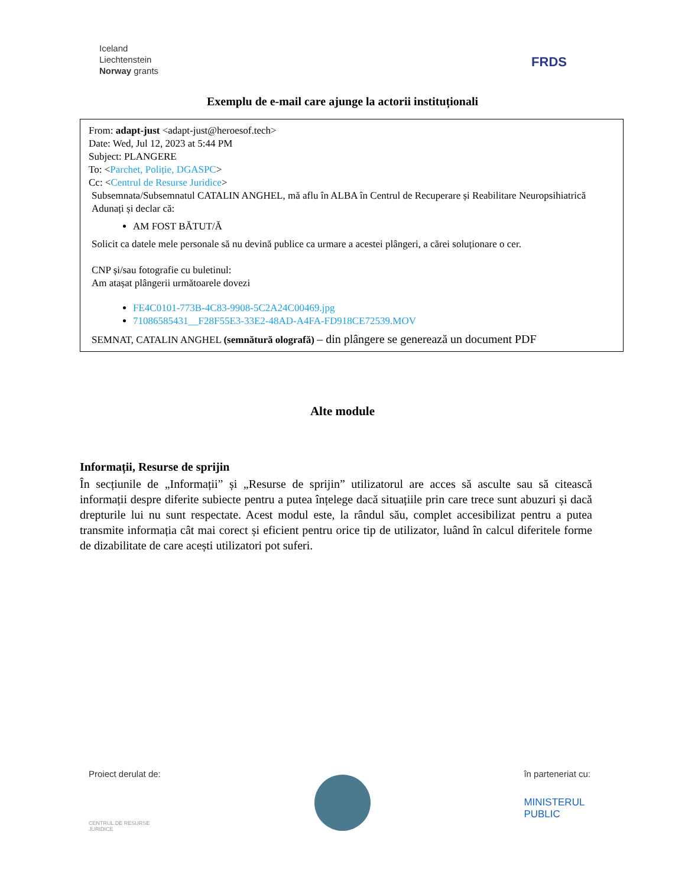Iceland
Liechtenstein
Norway grants
FRDS
Exemplu de e-mail care ajunge la actorii instituționali
From: adapt-just <adapt-just@heroesof.tech>
Date: Wed, Jul 12, 2023 at 5:44 PM
Subject: PLANGERE
To: <Parchet, Poliție, DGASPC>
Cc: <Centrul de Resurse Juridice>
Subsemnata/Subsemnatul CATALIN ANGHEL, mă aflu în ALBA în Centrul de Recuperare și Reabilitare Neuropsihiatrică Adunați și declar că:
AM FOST BĂTUT/Ă
Solicit ca datele mele personale să nu devină publice ca urmare a acestei plângeri, a cărei soluționare o cer.
CNP și/sau fotografie cu buletinul:
Am atașat plângerii următoarele dovezi
FE4C0101-773B-4C83-9908-5C2A24C00469.jpg
71086585431__F28F55E3-33E2-48AD-A4FA-FD918CE72539.MOV
SEMNAT, CATALIN ANGHEL (semnătură olografă) – din plângere se generează un document PDF
Alte module
Informații, Resurse de sprijin
În secțiunile de „Informații” și „Resurse de sprijin” utilizatorul are acces să asculte sau să citească informații despre diferite subiecte pentru a putea înțelege dacă situațiile prin care trece sunt abuzuri și dacă drepturile lui nu sunt respectate. Acest modul este, la rândul său, complet accesibilizat pentru a putea transmite informația cât mai corect și eficient pentru orice tip de utilizator, luând în calcul diferitele forme de dizabilitate de care acești utilizatori pot suferi.
Proiect derulat de:
CENTRUL DE RESURSE
JURIDICE
în parteneriat cu:
MINISTERUL
PUBLIC